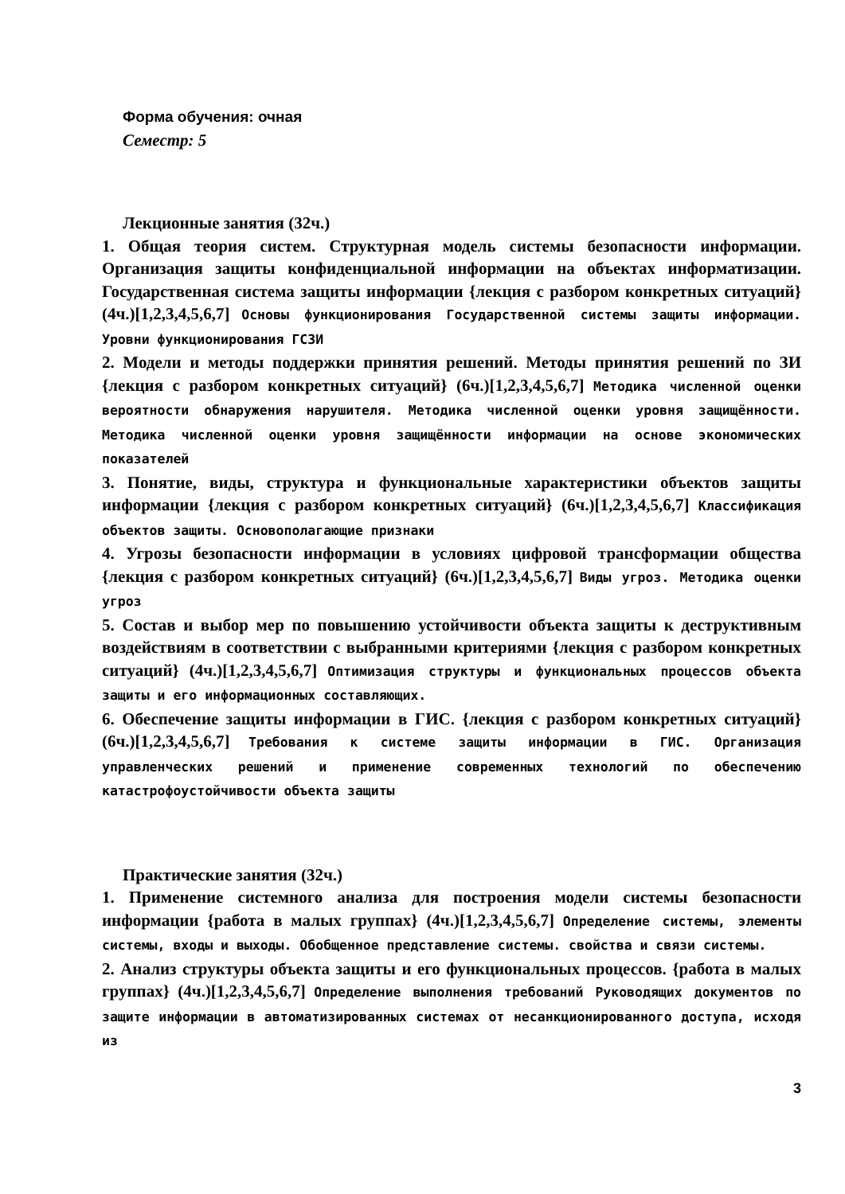Форма обучения: очная
Семестр: 5
Лекционные занятия (32ч.)
1. Общая теория систем. Структурная модель системы безопасности информации. Организация защиты конфиденциальной информации на объектах информатизации. Государственная система защиты информации {лекция с разбором конкретных ситуаций} (4ч.)[1,2,3,4,5,6,7] Основы функционирования Государственной системы защиты информации. Уровни функционирования ГСЗИ
2. Модели и методы поддержки принятия решений. Методы принятия решений по ЗИ {лекция с разбором конкретных ситуаций} (6ч.)[1,2,3,4,5,6,7] Методика численной оценки вероятности обнаружения нарушителя. Методика численной оценки уровня защищённости. Методика численной оценки уровня защищённости информации на основе экономических показателей
3. Понятие, виды, структура и функциональные характеристики объектов защиты информации {лекция с разбором конкретных ситуаций} (6ч.)[1,2,3,4,5,6,7] Классификация объектов защиты. Основополагающие признаки
4. Угрозы безопасности информации в условиях цифровой трансформации общества {лекция с разбором конкретных ситуаций} (6ч.)[1,2,3,4,5,6,7] Виды угроз. Методика оценки угроз
5. Состав и выбор мер по повышению устойчивости объекта защиты к деструктивным воздействиям в соответствии с выбранными критериями {лекция с разбором конкретных ситуаций} (4ч.)[1,2,3,4,5,6,7] Оптимизация структуры и функциональных процессов объекта защиты и его информационных составляющих.
6. Обеспечение защиты информации в ГИС. {лекция с разбором конкретных ситуаций} (6ч.)[1,2,3,4,5,6,7] Требования к системе защиты информации в ГИС. Организация управленческих решений и применение современных технологий по обеспечению катастрофоустойчивости объекта защиты
Практические занятия (32ч.)
1. Применение системного анализа для построения модели системы безопасности информации {работа в малых группах} (4ч.)[1,2,3,4,5,6,7] Определение системы, элементы системы, входы и выходы. Обобщенное представление системы. свойства и связи системы.
2. Анализ структуры объекта защиты и его функциональных процессов. {работа в малых группах} (4ч.)[1,2,3,4,5,6,7] Определение выполнения требований Руководящих документов по защите информации в автоматизированных системах от несанкционированного доступа, исходя из
3